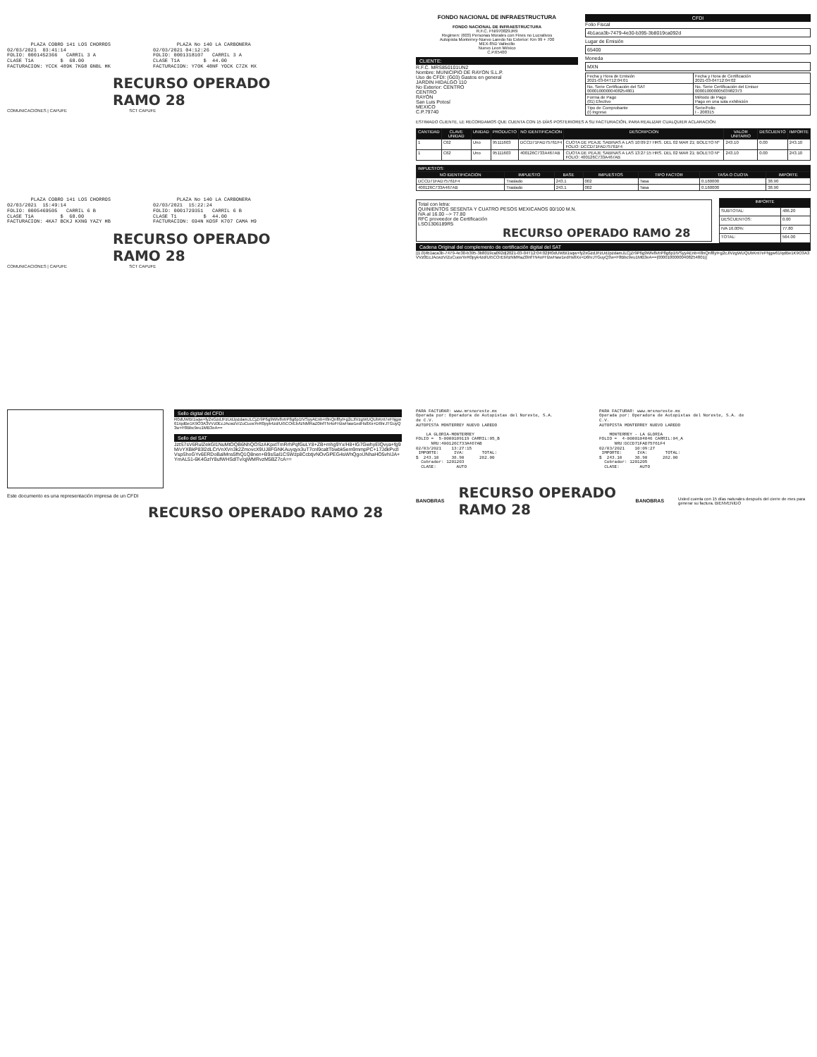PLAZA COBRO 141 LOS CHORROS 02/03/2021 03:41:14 FOLIO: 0001452366 CARRIL 3 A CLASE T1A $ 68.00 FACTURACION: YCCK 489K 7KG8 GNBL HK
PLAZA No 140 LA CARBONERA 02/03/2021 04:12:26 FOLIO: 0001318107 CARRIL 3 A CLASE T1A $ 44.00 FACTURACION: Y70K 48NF YOCK C7ZK HX
RECURSO OPERADO
RAMO 28
COMUNICACIONES | CAPUFE SCT CAPUFE
PLAZA COBRO 141 LOS CHORROS 02/03/2021 15:49:14 FOLIO: 0005469505 CARRIL 6 B CLASE T1A $ 68.00 FACTURACION: 4KA7 BCKJ KXNG YAZY HB
PLAZA No 140 LA CARBONERA 02/03/2021 15:22:24 FOLIO: 0001729351 CARRIL 6 B CLASE T1 $ 44.00 FACTURACION: 694N KOSF K707 CAMA H9
RECURSO OPERADO
RAMO 28
COMUNICACIONES | CAPUFE SCT CAPUFE
FONDO NACIONAL DE INFRAESTRUCTURA
FONDO NACIONAL DE INFRAESTRUCTURA
R.F.C. FNI970829JR9
Regimen: (603) Personas Morales con Fines no Lucrativos
Autopista Monterrey-Nuevo Laredo No Exterior: Km 99 + 700
MEX-85D Vallecillo
Nuevo Leon México
C.P.65400
CLIENTE:
R.F.C. MRS850101UN2
Nombre: MUNICIPIO DE RAYON S.L.P.
Uso de CFDI: (G03) Gastos en general
JARDIN HIDALGO 110
No Exterior: CENTRO
CENTRO
RAYÓN
San Luis Potosí
MEXICO
C.P.79740
CFDI
Folio Fiscal
4b1aca3b-7479-4e30-b395-3b8019ca092d
Lugar de Emisión
65400
Moneda
MXN
| Fecha y Hora de Emisión 2021-03-04T12:04:01 | Fecha y Hora de Certificación 2021-03-04T12:04:02 |
| No. Serie Certificación del SAT 00001000000408254801 | No. Serie Certificación del Emisor 00001000000503982373 |
| Forma de Pago (01) Efectivo | Método de Pago Pago en una sola exhibición |
| Tipo de Comprobante (I) Ingreso | Serie/Folio I - 208315 |
ESTIMADO CLIENTE, LE RECORDAMOS QUE CUENTA CON 15 DÍAS POSTERIORES A SU FACTURACIÓN, PARA REALIZAR CUALQUIER ACLARACIÓN
| CANTIDAD | CLAVE UNIDAD | UNIDAD | PRODUCTO | NO IDENTIFICACION | DESCRIPCION | VALOR UNITARIO | DESCUENTO | IMPORTE |
| --- | --- | --- | --- | --- | --- | --- | --- | --- |
| 1 | C62 | Uno | 95111603 | DCCD71FAD75761F4 | CUOTA DE PEAJE SABINAS A LAS 10:09:27 HRS. DEL 02 MAR 21; BOLETO Nº FOLIO: DCCD71FAD75761F4 | 243.10 | 0.00 | 243.10 |
| 1 | C62 | Uno | 95111603 | 400126C733A467AB | CUOTA DE PEAJE SABINAS A LAS 13:27:15 HRS. DEL 02 MAR 21; BOLETO Nº FOLIO: 400126C733A467AB | 243.10 | 0.00 | 243.10 |
| IMPUESTOS: | | | | | | |
| --- | --- | --- | --- | --- | --- | --- |
| NO IDENTIFICACION | IMPUESTO | BASE | IMPUESTOS | TIPO FACTOR | TASA O CUOTA | IMPORTE |
| DCCD71FAD75761F4 | Traslado | 243.1 | 002 | Tasa | 0.160000 | 38.90 |
| 400126C733A467AB | Traslado | 243.1 | 002 | Tasa | 0.160000 | 38.90 |
Total con letra:
QUINIENTOS SESENTA Y CUATRO PESOS MEXICANOS 00/100 M.N.
IVA al 16.00 --> 77.80
RFC proveedor de Certificación
LSO1306189R5
RECURSO OPERADO RAMO 28
| IMPORTE | |
| --- | --- |
| SUBTOTAL: | 486.20 |
| DESCUENTOS: | 0.00 |
| IVA 16.00%: | 77.80 |
| TOTAL: | 564.00 |
Cadena Original del complemento de certificación digital del SAT
||1.0|4b1aca3b-7479-4e30-b395-3b8019ca092d|2021-03-04T12:04:02|R0dUWBI1sqw+fy2xGzdJFzUdJpzdamJLCjZr9P6g9Wlv8vtrP8g6p1tVSyyAEnb+I8nQnf8yt+g2cJlVzgWUQUbKnt7eFhjgw61/qdBe1K9O3A3VVz0EcJAcwzV/ZuCuosYeR0pyk4zd/Ui5COrEb/tzNMRaZ0lnfTN4oFHzwHaw1edHs8Xx+D6hrJTGuyQ3w+F8Bbc9eu1MB3eA==|00001000000408254801||
Sello digital del CFDI
R0dUWBI1sqw+fy2xGzdJFzUdJpzdamJLCjZr9P6g9Wlv8vtrP8g6p1tVSyyAEnb+I8nQnf8yt+g2cJlVzgWUQUbKnt7eFhjgw61/qdBe1K9O3A3VVz0EcJAcwzV/ZuCuosYeR0pyk4zd/Ui5COrEb/tzNMRaZ0lnfTN4oFHzwHaw1edHs8Xx+D6hrJTGuyQ3w+F8Bbc9eu1MB3eA==
Sello del SAT
JztS7sV6RulZekGl1NuMtOQB6NhQOSzAKpxtTmRrhPqfGuLY8+ZB+mhg9Yx/H8+lG7GwhyElQvya+fg9M/vYXBkP83l2dLCrVnXVn3k2ZmovcX9UJ8FGNKAuyqyx3uT7cnl9caltTbwbk5em9mmpPC+17JdkPvzlVspShoGYv6ERDoBalMns5fhQ1Q8nen+B9sSal1CSWzp8CcbtjvNOvGPEG4sWhQgoUNhaHO5vhIJA+YmAL51-6K4GzlY8ufWHSdlTv/qjWMRvzM5BZ7cA==
Este documento es una representación impresa de un CFDI
RECURSO OPERADO RAMO 28
PARA FACTURAR: www.mrsnoreste.mx Operada por: Operadora de Autopistas del Noreste, S.A. de C.V. AUTOPISTA MONTERREY NUEVO LAREDO LA GLORIA-MONTERREY FOLIO = 5-0000109119 CARRIL:05_B NRU:400126C733A467AB 02/03/2021 13:27:15 IMPORTE: IVA: TOTAL: $ 243.10 38.90 282.00 Cobrador: 1201203 CLASE: AUTO
PARA FACTURAR: www.mrsnoreste.mx Operada por: Operadora de Autopistas del Noreste, S.A. de C.V. AUTOPISTA MONTERREY NUEVO LAREDO MONTERREY - LA GLORIA FOLIO = 4-0000104046 CARRIL:04_A NRU:DCCD71FAD75761F4 02/03/2021 10:09:27 IMPORTE: IVA: TOTAL: $ 243.10 38.90 282.00 Cobrador: 1201205 CLASE: AUTO
BANOBRAS
RECURSO OPERADO RAMO 28
BANOBRAS Usted cuenta con 15 días naturales después del cierre de mes para generar su factura. BIENVENIDO